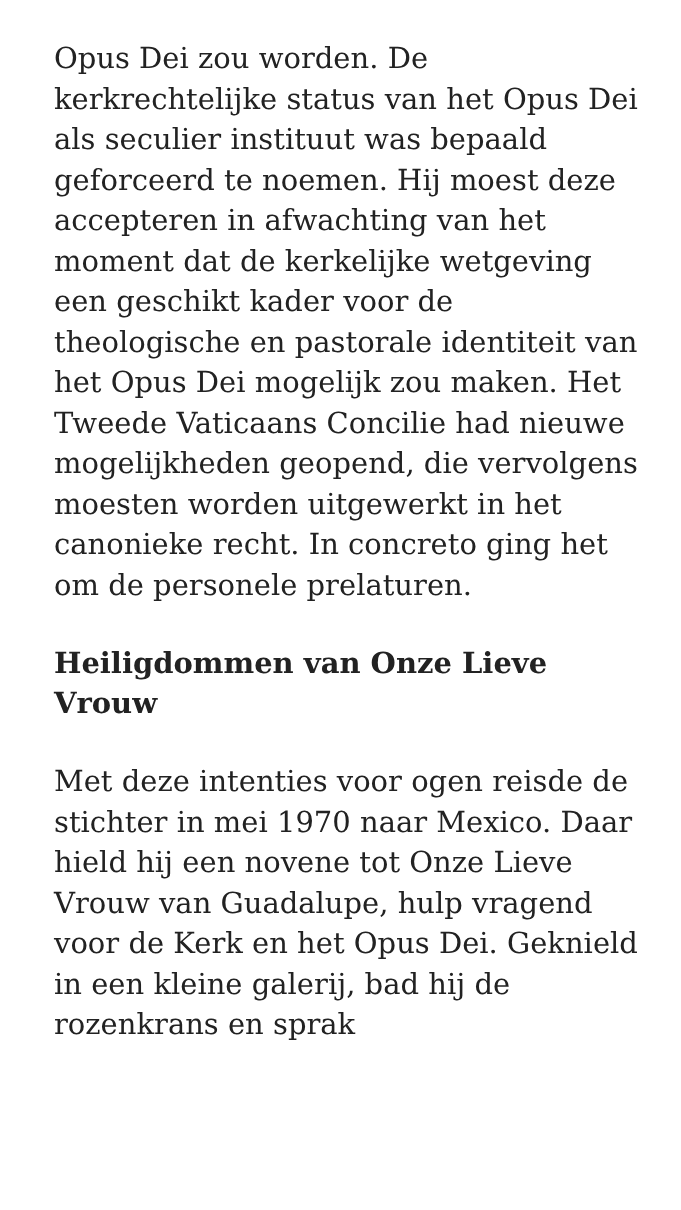Opus Dei zou worden. De kerkrechtelijke status van het Opus Dei als seculier instituut was bepaald geforceerd te noemen. Hij moest deze accepteren in afwachting van het moment dat de kerkelijke wetgeving een geschikt kader voor de theologische en pastorale identiteit van het Opus Dei mogelijk zou maken. Het Tweede Vaticaans Concilie had nieuwe mogelijkheden geopend, die vervolgens moesten worden uitgewerkt in het canonieke recht. In concreto ging het om de personele prelaturen.
Heiligdommen van Onze Lieve Vrouw
Met deze intenties voor ogen reisde de stichter in mei 1970 naar Mexico. Daar hield hij een novene tot Onze Lieve Vrouw van Guadalupe, hulp vragend voor de Kerk en het Opus Dei. Geknield in een kleine galerij, bad hij de rozenkrans en sprak